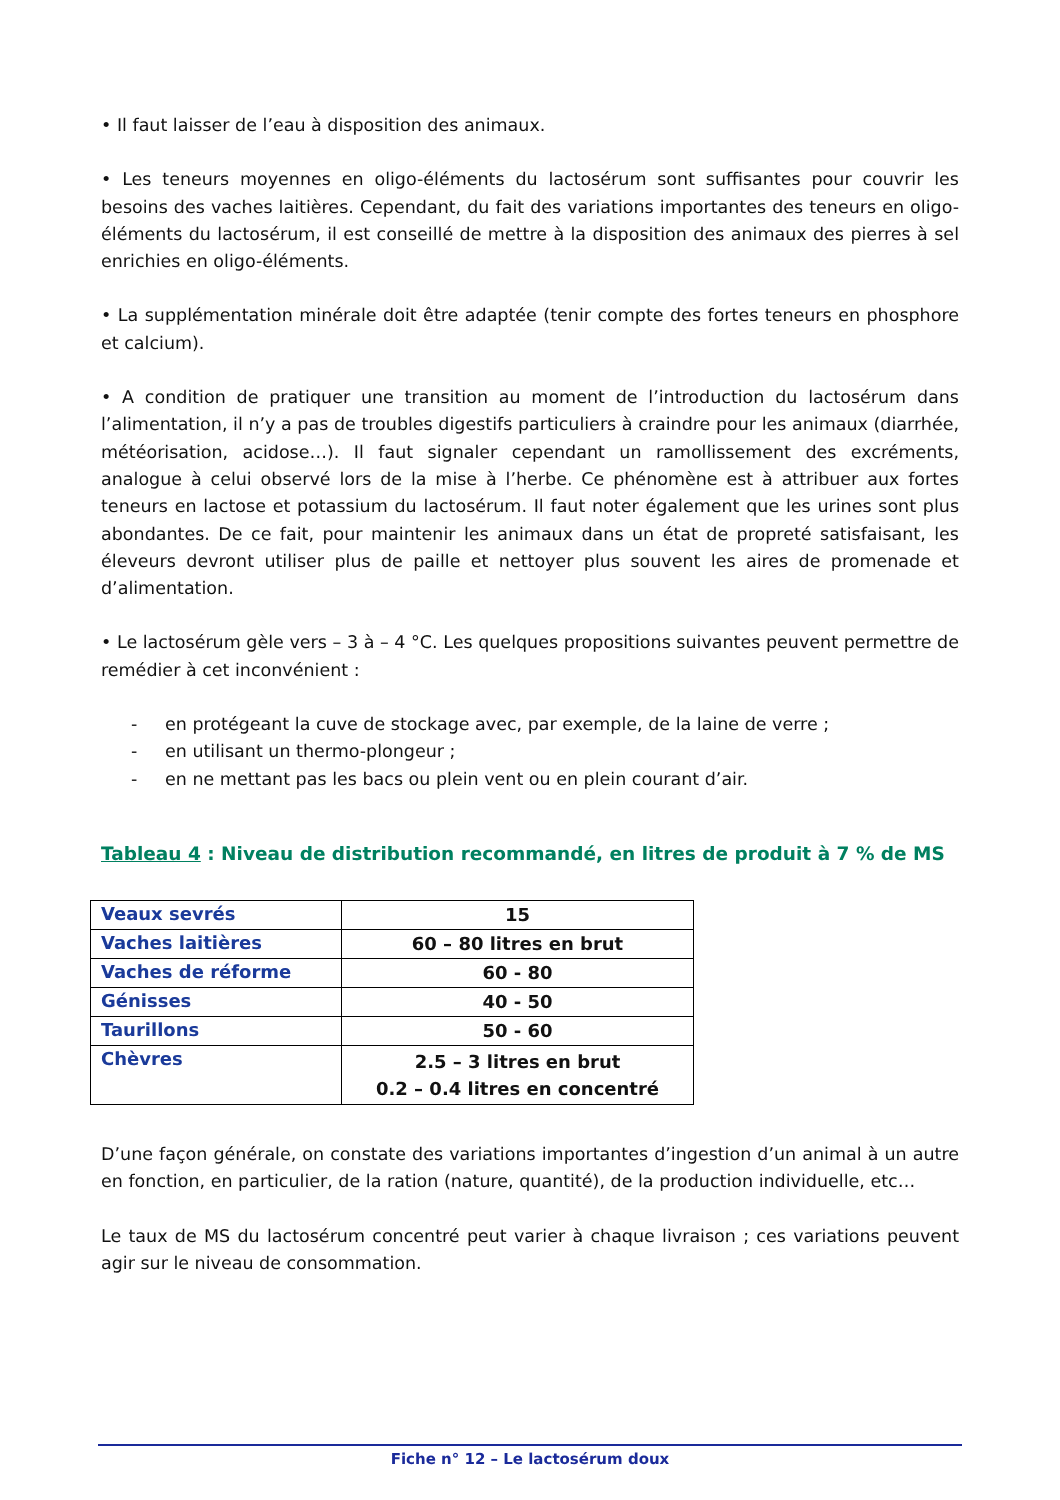• Il faut laisser de l’eau à disposition des animaux.
• Les teneurs moyennes en oligo-éléments du lactosérum sont suffisantes pour couvrir les besoins des vaches laitières. Cependant, du fait des variations importantes des teneurs en oligo-éléments du lactosérum, il est conseillé de mettre à la disposition des animaux des pierres à sel enrichies en oligo-éléments.
• La supplémentation minérale doit être adaptée (tenir compte des fortes teneurs en phosphore et calcium).
• A condition de pratiquer une transition au moment de l’introduction du lactosérum dans l’alimentation, il n’y a pas de troubles digestifs particuliers à craindre pour les animaux (diarrhée, météorisation, acidose…). Il faut signaler cependant un ramollissement des excréments, analogue à celui observé lors de la mise à l’herbe. Ce phénomène est à attribuer aux fortes teneurs en lactose et potassium du lactosérum. Il faut noter également que les urines sont plus abondantes. De ce fait, pour maintenir les animaux dans un état de propreté satisfaisant, les éleveurs devront utiliser plus de paille et nettoyer plus souvent les aires de promenade et d’alimentation.
• Le lactosérum gèle vers – 3 à – 4 °C. Les quelques propositions suivantes peuvent permettre de remédier à cet inconvénient :
- en protégeant la cuve de stockage avec, par exemple, de la laine de verre ;
- en utilisant un thermo-plongeur ;
- en ne mettant pas les bacs ou plein vent ou en plein courant d’air.
Tableau 4 : Niveau de distribution recommandé, en litres de produit à 7 % de MS
| Veaux sevrés | 15 |
| Vaches laitières | 60 – 80 litres en brut |
| Vaches de réforme | 60 - 80 |
| Génisses | 40 - 50 |
| Taurillons | 50 - 60 |
| Chèvres | 2.5 – 3 litres en brut 0.2 – 0.4 litres en concentré |
D’une façon générale, on constate des variations importantes d’ingestion d’un animal à un autre en fonction, en particulier, de la ration (nature, quantité), de la production individuelle, etc…
Le taux de MS du lactosérum concentré peut varier à chaque livraison ; ces variations peuvent agir sur le niveau de consommation.
Fiche n° 12 – Le lactosérum doux